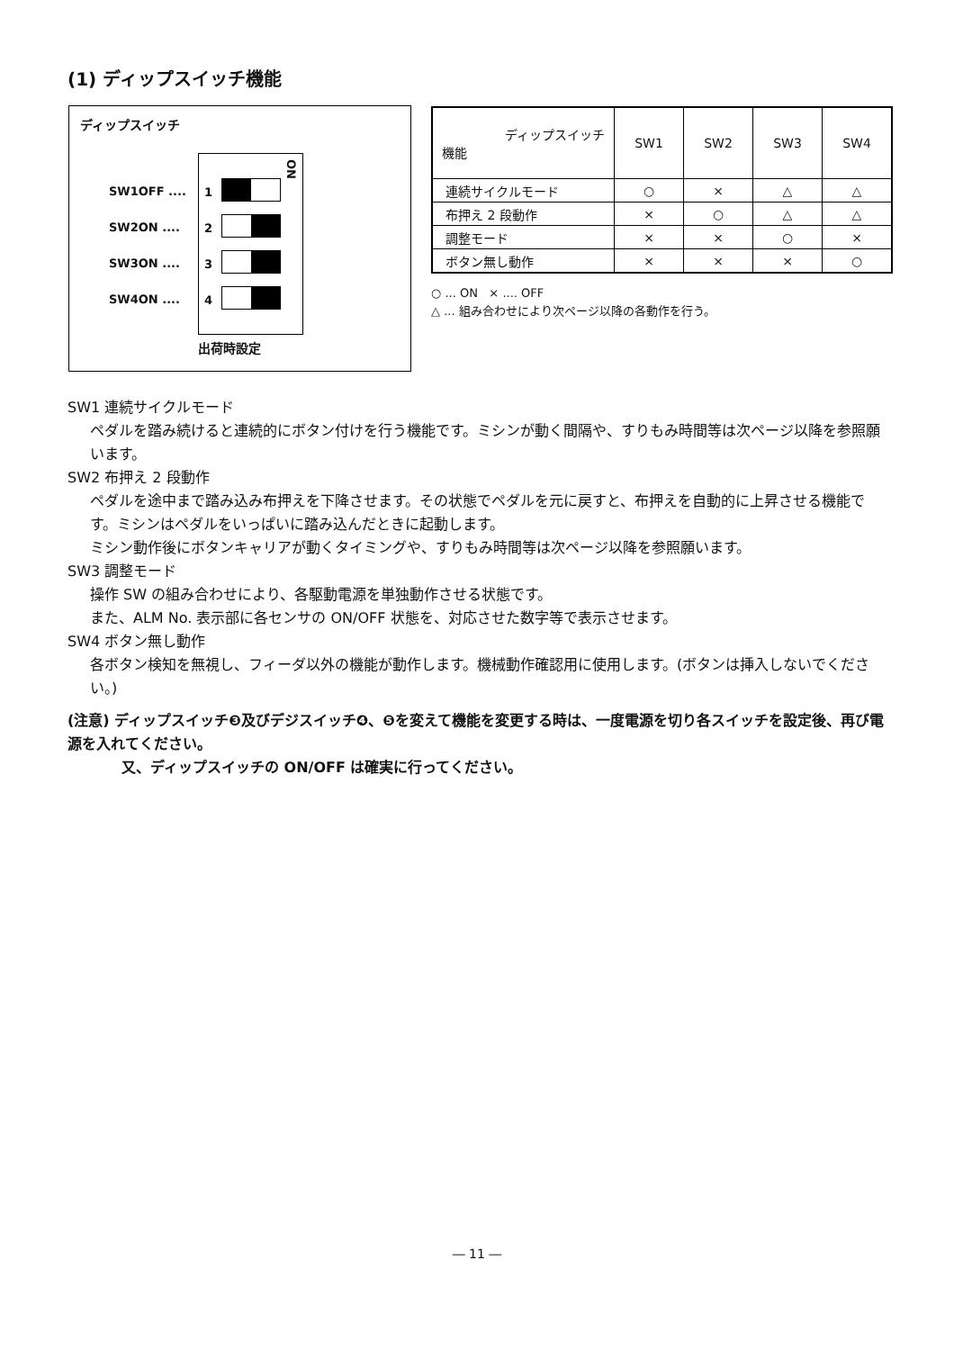(1) ディップスイッチ機能
ディップスイッチ
ON
1
2
3
4
SW1OFF ....
SW2ON ....
SW3ON ....
SW4ON ....
出荷時設定
| ディップスイッチ 機能 | SW1 | SW2 | SW3 | SW4 |
| --- | --- | --- | --- | --- |
| 連続サイクルモード | ○ | × | △ | △ |
| 布押え 2 段動作 | × | ○ | △ | △ |
| 調整モード | × | × | ○ | × |
| ボタン無し動作 | × | × | × | ○ |
○ ... ON × .... OFF
△ ... 組み合わせにより次ページ以降の各動作を行う。
SW1 連続サイクルモード
ペダルを踏み続けると連続的にボタン付けを行う機能です。ミシンが動く間隔や、すりもみ時間等は次ページ以降を参照願います。
SW2 布押え 2 段動作
ペダルを途中まで踏み込み布押えを下降させます。その状態でペダルを元に戻すと、布押えを自動的に上昇させる機能です。ミシンはペダルをいっぱいに踏み込んだときに起動します。
ミシン動作後にボタンキャリアが動くタイミングや、すりもみ時間等は次ページ以降を参照願います。
SW3 調整モード
操作 SW の組み合わせにより、各駆動電源を単独動作させる状態です。
また、ALM No. 表示部に各センサの ON/OFF 状態を、対応させた数字等で表示させます。
SW4 ボタン無し動作
各ボタン検知を無視し、フィーダ以外の機能が動作します。機械動作確認用に使用します。(ボタンは挿入しないでください。)
(注意) ディップスイッチ❸及びデジスイッチ❹、❺を変えて機能を変更する時は、一度電源を切り各スイッチを設定後、再び電源を入れてください。
又、ディップスイッチの ON/OFF は確実に行ってください。
― 11 ―